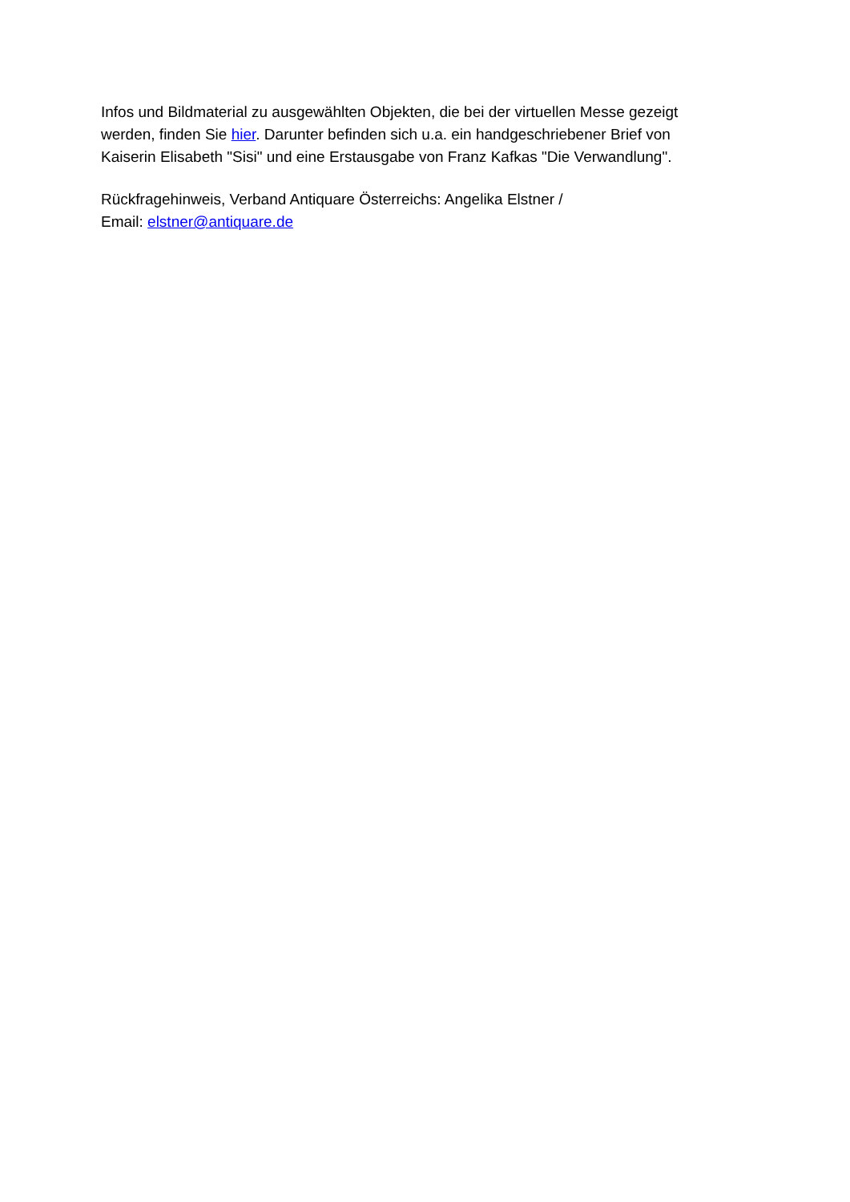Infos und Bildmaterial zu ausgewählten Objekten, die bei der virtuellen Messe gezeigt
werden, finden Sie hier. Darunter befinden sich u.a. ein handgeschriebener Brief von
Kaiserin Elisabeth "Sisi" und eine Erstausgabe von Franz Kafkas "Die Verwandlung".
Rückfragehinweis, Verband Antiquare Österreichs: Angelika Elstner /
Email: elstner@antiquare.de